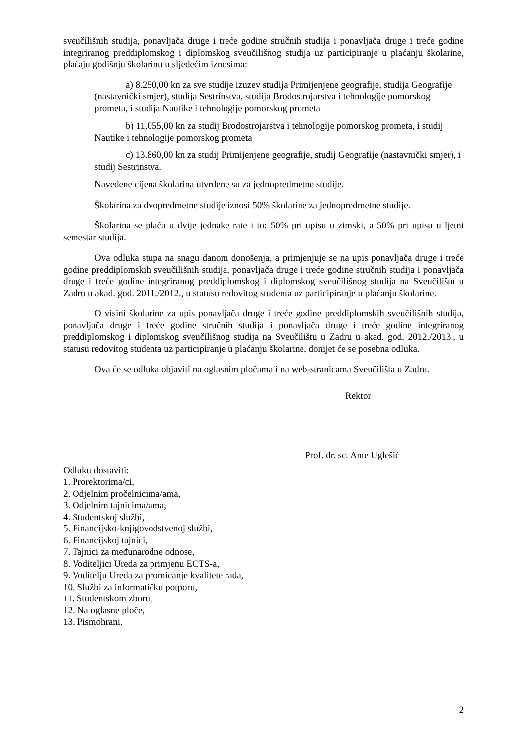sveučilišnih studija, ponavljača druge i treće godine stručnih studija i ponavljača druge i treće godine integriranog preddiplomskog i diplomskog sveučilišnog studija uz participiranje u plaćanju školarine, plaćaju godišnju školarinu u sljedećim iznosima:
a) 8.250,00 kn za sve studije izuzev studija Primijenjene geografije, studija Geografije (nastavnički smjer), studija Sestrinstva, studija Brodostrojarstva i tehnologije pomorskog prometa, i studija Nautike i tehnologije pomorskog prometa
b) 11.055,00 kn za studij Brodostrojarstva i tehnologije pomorskog prometa, i studij Nautike i tehnologije pomorskog prometa
c) 13.860,00 kn za studij Primijenjene geografije, studij Geografije (nastavnički smjer), i studij Sestrinstva.
Navedene cijena školarina utvrđene su za jednopredmetne studije.
Školarina za dvopredmetne studije iznosi 50% školarine za jednopredmetne studije.
Školarina se plaća u dvije jednake rate i to: 50% pri upisu u zimski, a 50% pri upisu u ljetni semestar studija.
Ova odluka stupa na snagu danom donošenja, a primjenjuje se na upis ponavljača druge i treće godine preddiplomskih sveučilišnih studija, ponavljača druge i treće godine stručnih studija i ponavljača druge i treće godine integriranog preddiplomskog i diplomskog sveučilišnog studija na Sveučilištu u Zadru u akad. god. 2011./2012., u statusu redovitog studenta uz participiranje u plaćanju školarine.
O visini školarine za upis ponavljača druge i treće godine preddiplomskih sveučilišnih studija, ponavljača druge i treće godine stručnih studija i ponavljača druge i treće godine integriranog preddiplomskog i diplomskog sveučilišnog studija na Sveučilištu u Zadru u akad. god. 2012./2013., u statusu redovitog studenta uz participiranje u plaćanju školarine, donijet će se posebna odluka.
Ova će se odluka objaviti na oglasnim pločama i na web-stranicama Sveučilišta u Zadru.
Rektor
Prof. dr. sc. Ante Uglešić
Odluku dostaviti:
1. Prorektorima/ci,
2. Odjelnim pročelnicima/ama,
3. Odjelnim tajnicima/ama,
4. Studentskoj službi,
5. Financijsko-knjigovodstvenoj službi,
6. Financijskoj tajnici,
7. Tajnici za međunarodne odnose,
8. Voditeljici Ureda za primjenu ECTS-a,
9. Voditelju Ureda za promicanje kvalitete rada,
10. Službi za informatičku potporu,
11. Studentskom zboru,
12. Na oglasne ploče,
13. Pismohrani.
2